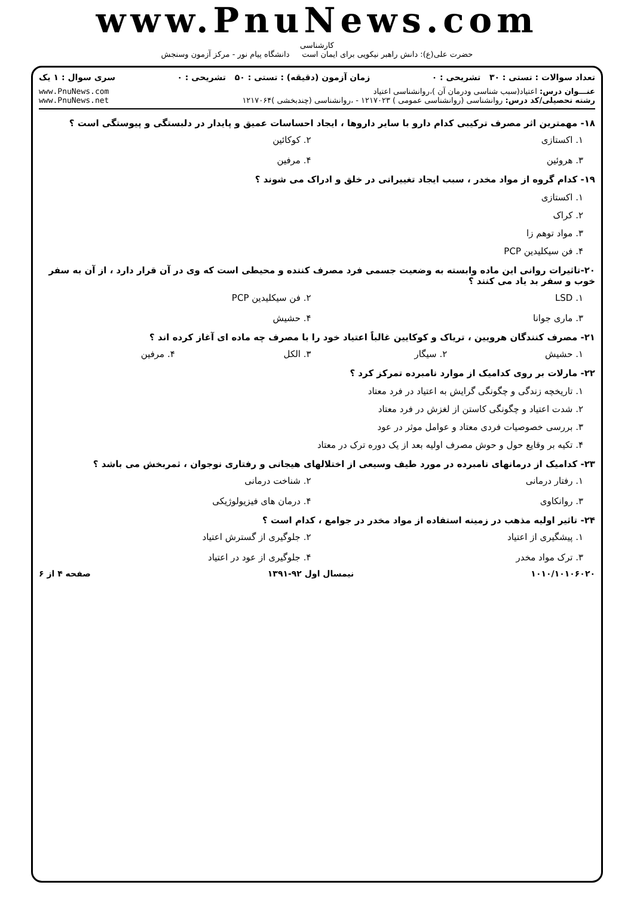www.PnuNews.com
کارشناسی
حضرت علی(ع): دانش راهبر نیکویی برای ایمان است دانشگاه پیام نور - مرکز آزمون وسنجش
تعداد سوالات : تستی : ۳۰ تشریحی : ۰ زمان آزمون (دقیقه) : تستی : ۵۰ تشریحی : ۰ سری سوال : ۱ یک
عنـــوان درس: اعتیاد(سبب شناسی ودرمان آن )،روانشناسی اعتیاد
رشته تحصیلی/کد درس: روانشناسی (روانشناسی عمومی ) ۱۲۱۷۰۲۳ - ،روانشناسی (چندبخشی )۱۲۱۷۰۶۴
www.PnuNews.com
www.PnuNews.net
۱۸- مهمترین اثر مصرف ترکیبی کدام دارو با سایر داروها ، ایجاد احساسات عمیق و پایدار در دلبستگی و پیوستگی است ؟
۱. اکستازی ۲. کوکائین ۳. هروئین ۴. مرفین
۱۹- کدام گروه از مواد مخدر ، سبب ایجاد تغییراتی در خلق و ادراک می شوند ؟
۱. اکستازی
۲. کراک
۳. مواد توهم زا
۴. فن سیکلیدین PCP
۲۰-تاثیرات روانی این ماده وابسته به وضعیت جسمی فرد مصرف کننده و محیطی است که وی در آن قرار دارد ، از آن به سفر خوب و سفر بد یاد می کنند ؟
۱. LSD ۲. فن سیکلیدین PCP ۳. ماری جوانا ۴. حشیش
۲۱- مصرف کنندگان هرویین ، تریاک و کوکایین غالباً اعتیاد خود را با مصرف چه ماده ای آغاز کرده اند ؟
۱. حشیش ۲. سیگار ۳. الکل ۴. مرفین
۲۲- مارلات بر روی کدامیک از موارد نامبرده تمرکز کرد ؟
۱. تاریخچه زندگی و چگونگی گرایش به اعتیاد در فرد معتاد
۲. شدت اعتیاد و چگونگی کاستن از لغزش در فرد معتاد
۳. بررسی خصوصیات فردی معتاد و عوامل موثر در عود
۴. تکیه بر وقایع حول و حوش مصرف اولیه بعد از یک دوره ترک در معتاد
۲۳- کدامیک از درمانهای نامبرده در مورد طیف وسیعی از اختلالهای هیجانی و رفتاری نوجوان ، ثمربخش می باشد ؟
۱. رفتار درمانی ۲. شناخت درمانی ۳. روانکاوی ۴. درمان های فیزیولوژیکی
۲۴- تاثیر اولیه مذهب در زمینه استفاده از مواد مخدر در جوامع ، کدام است ؟
۱. پیشگیری از اعتیاد ۲. جلوگیری از گسترش اعتیاد ۳. ترک مواد مخدر ۴. جلوگیری از عود در اعتیاد
۱۰۱۰/۱۰۱۰۶۰۲۰ نیمسال اول ۹۲-۱۳۹۱ صفحه ۴ از ۶